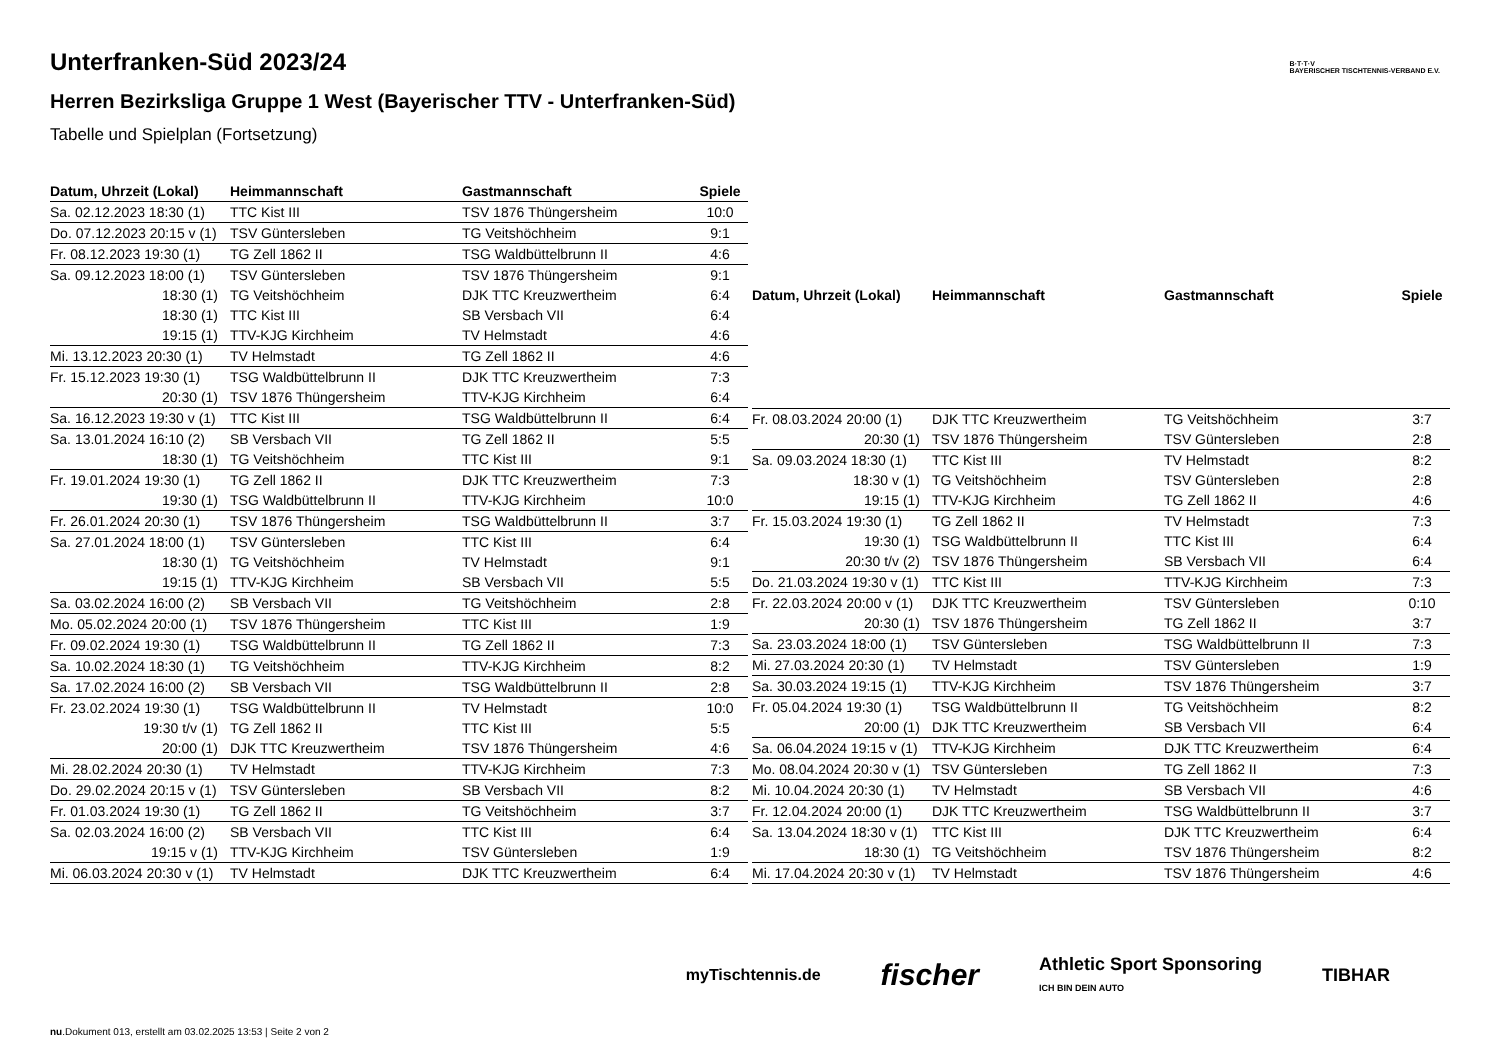B·T·T·V
BAYERISCHER TISCHTENNIS-VERBAND E.V.
Unterfranken-Süd 2023/24
Herren Bezirksliga Gruppe 1 West (Bayerischer TTV - Unterfranken-Süd)
Tabelle und Spielplan (Fortsetzung)
| Datum, Uhrzeit (Lokal) | Heimmannschaft | Gastmannschaft | Spiele |
| --- | --- | --- | --- |
| Sa. 02.12.2023 18:30 (1) | TTC Kist III | TSV 1876 Thüngersheim | 10:0 |
| Do. 07.12.2023 20:15 v (1) | TSV Güntersleben | TG Veitshöchheim | 9:1 |
| Fr. 08.12.2023 19:30 (1) | TG Zell 1862 II | TSG Waldbüttelbrunn II | 4:6 |
| Sa. 09.12.2023 18:00 (1) | TSV Güntersleben | TSV 1876 Thüngersheim | 9:1 |
| 18:30 (1) | TG Veitshöchheim | DJK TTC Kreuzwertheim | 6:4 |
| 18:30 (1) | TTC Kist III | SB Versbach VII | 6:4 |
| 19:15 (1) | TTV-KJG Kirchheim | TV Helmstadt | 4:6 |
| Mi. 13.12.2023 20:30 (1) | TV Helmstadt | TG Zell 1862 II | 4:6 |
| Fr. 15.12.2023 19:30 (1) | TSG Waldbüttelbrunn II | DJK TTC Kreuzwertheim | 7:3 |
| 20:30 (1) | TSV 1876 Thüngersheim | TTV-KJG Kirchheim | 6:4 |
| Sa. 16.12.2023 19:30 v (1) | TTC Kist III | TSG Waldbüttelbrunn II | 6:4 |
| Sa. 13.01.2024 16:10 (2) | SB Versbach VII | TG Zell 1862 II | 5:5 |
| 18:30 (1) | TG Veitshöchheim | TTC Kist III | 9:1 |
| Fr. 19.01.2024 19:30 (1) | TG Zell 1862 II | DJK TTC Kreuzwertheim | 7:3 |
| 19:30 (1) | TSG Waldbüttelbrunn II | TTV-KJG Kirchheim | 10:0 |
| Fr. 26.01.2024 20:30 (1) | TSV 1876 Thüngersheim | TSG Waldbüttelbrunn II | 3:7 |
| Sa. 27.01.2024 18:00 (1) | TSV Güntersleben | TTC Kist III | 6:4 |
| 18:30 (1) | TG Veitshöchheim | TV Helmstadt | 9:1 |
| 19:15 (1) | TTV-KJG Kirchheim | SB Versbach VII | 5:5 |
| Sa. 03.02.2024 16:00 (2) | SB Versbach VII | TG Veitshöchheim | 2:8 |
| Mo. 05.02.2024 20:00 (1) | TSV 1876 Thüngersheim | TTC Kist III | 1:9 |
| Fr. 09.02.2024 19:30 (1) | TSG Waldbüttelbrunn II | TG Zell 1862 II | 7:3 |
| Sa. 10.02.2024 18:30 (1) | TG Veitshöchheim | TTV-KJG Kirchheim | 8:2 |
| Sa. 17.02.2024 16:00 (2) | SB Versbach VII | TSG Waldbüttelbrunn II | 2:8 |
| Fr. 23.02.2024 19:30 (1) | TSG Waldbüttelbrunn II | TV Helmstadt | 10:0 |
| 19:30 t/v (1) | TG Zell 1862 II | TTC Kist III | 5:5 |
| 20:00 (1) | DJK TTC Kreuzwertheim | TSV 1876 Thüngersheim | 4:6 |
| Mi. 28.02.2024 20:30 (1) | TV Helmstadt | TTV-KJG Kirchheim | 7:3 |
| Do. 29.02.2024 20:15 v (1) | TSV Güntersleben | SB Versbach VII | 8:2 |
| Fr. 01.03.2024 19:30 (1) | TG Zell 1862 II | TG Veitshöchheim | 3:7 |
| Sa. 02.03.2024 16:00 (2) | SB Versbach VII | TTC Kist III | 6:4 |
| 19:15 v (1) | TTV-KJG Kirchheim | TSV Güntersleben | 1:9 |
| Mi. 06.03.2024 20:30 v (1) | TV Helmstadt | DJK TTC Kreuzwertheim | 6:4 |
| Datum, Uhrzeit (Lokal) | Heimmannschaft | Gastmannschaft | Spiele |
| --- | --- | --- | --- |
| Fr. 08.03.2024 20:00 (1) | DJK TTC Kreuzwertheim | TG Veitshöchheim | 3:7 |
| 20:30 (1) | TSV 1876 Thüngersheim | TSV Güntersleben | 2:8 |
| Sa. 09.03.2024 18:30 (1) | TTC Kist III | TV Helmstadt | 8:2 |
| 18:30 v (1) | TG Veitshöchheim | TSV Güntersleben | 2:8 |
| 19:15 (1) | TTV-KJG Kirchheim | TG Zell 1862 II | 4:6 |
| Fr. 15.03.2024 19:30 (1) | TG Zell 1862 II | TV Helmstadt | 7:3 |
| 19:30 (1) | TSG Waldbüttelbrunn II | TTC Kist III | 6:4 |
| 20:30 t/v (2) | TSV 1876 Thüngersheim | SB Versbach VII | 6:4 |
| Do. 21.03.2024 19:30 v (1) | TTC Kist III | TTV-KJG Kirchheim | 7:3 |
| Fr. 22.03.2024 20:00 v (1) | DJK TTC Kreuzwertheim | TSV Güntersleben | 0:10 |
| 20:30 (1) | TSV 1876 Thüngersheim | TG Zell 1862 II | 3:7 |
| Sa. 23.03.2024 18:00 (1) | TSV Güntersleben | TSG Waldbüttelbrunn II | 7:3 |
| Mi. 27.03.2024 20:30 (1) | TV Helmstadt | TSV Güntersleben | 1:9 |
| Sa. 30.03.2024 19:15 (1) | TTV-KJG Kirchheim | TSV 1876 Thüngersheim | 3:7 |
| Fr. 05.04.2024 19:30 (1) | TSG Waldbüttelbrunn II | TG Veitshöchheim | 8:2 |
| 20:00 (1) | DJK TTC Kreuzwertheim | SB Versbach VII | 6:4 |
| Sa. 06.04.2024 19:15 v (1) | TTV-KJG Kirchheim | DJK TTC Kreuzwertheim | 6:4 |
| Mo. 08.04.2024 20:30 v (1) | TSV Güntersleben | TG Zell 1862 II | 7:3 |
| Mi. 10.04.2024 20:30 (1) | TV Helmstadt | SB Versbach VII | 4:6 |
| Fr. 12.04.2024 20:00 (1) | DJK TTC Kreuzwertheim | TSG Waldbüttelbrunn II | 3:7 |
| Sa. 13.04.2024 18:30 v (1) | TTC Kist III | DJK TTC Kreuzwertheim | 6:4 |
| 18:30 (1) | TG Veitshöchheim | TSV 1876 Thüngersheim | 8:2 |
| Mi. 17.04.2024 20:30 v (1) | TV Helmstadt | TSV 1876 Thüngersheim | 4:6 |
myTischtennis.de fischer Athletic Sport Sponsoring
ICH BIN DEIN AUTO TIBHAR
nu.Dokument 013, erstellt am 03.02.2025 13:53 | Seite 2 von 2